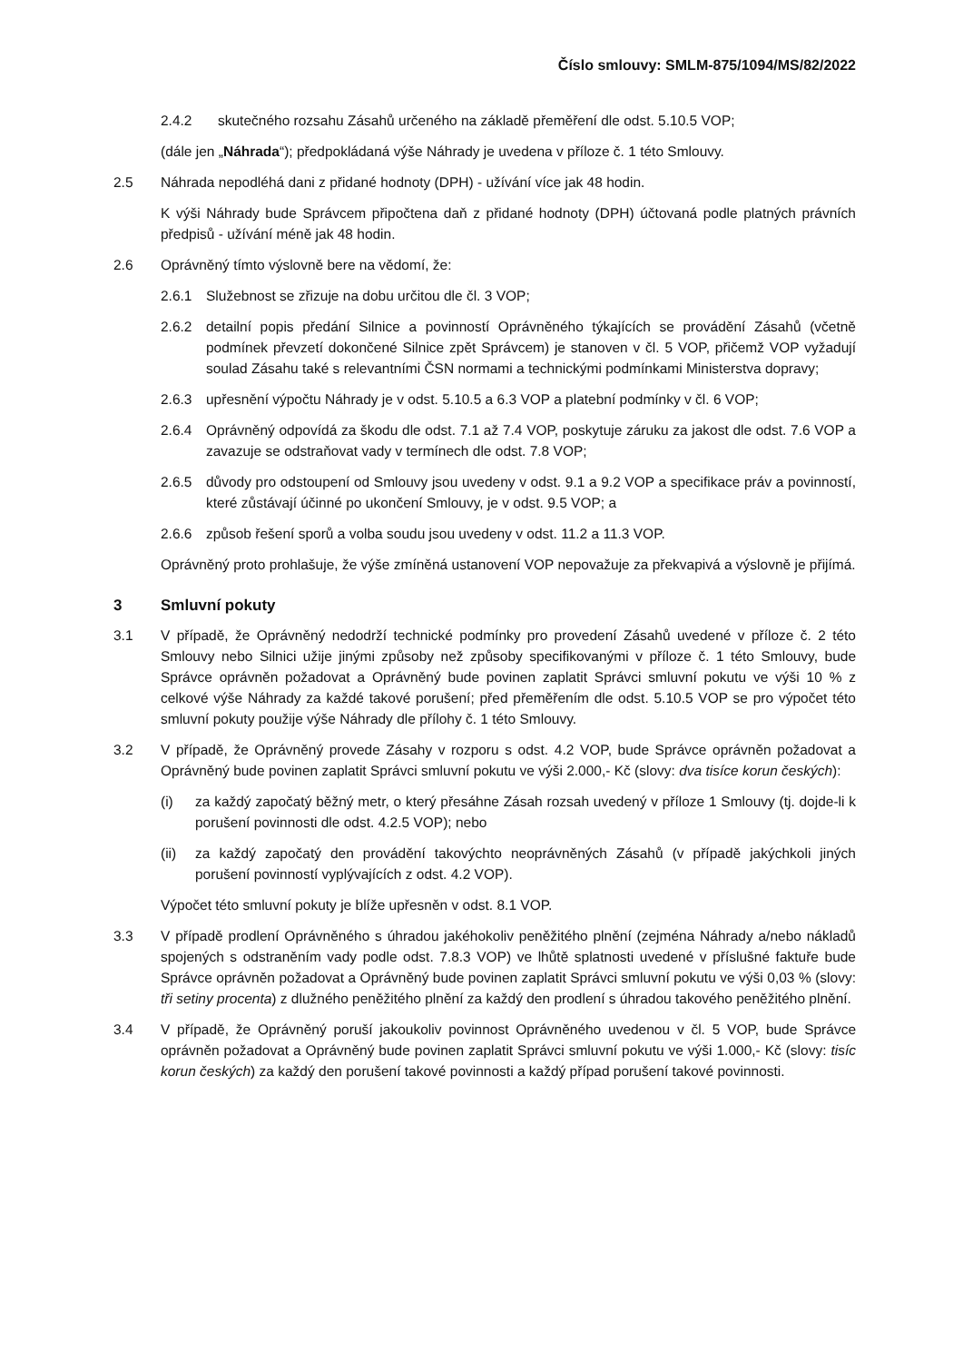Číslo smlouvy: SMLM-875/1094/MS/82/2022
2.4.2 skutečného rozsahu Zásahů určeného na základě přeměření dle odst. 5.10.5 VOP;
(dále jen „Náhrada“); předpokládaná výše Náhrady je uvedena v příloze č. 1 této Smlouvy.
2.5 Náhrada nepodléhá dani z přidané hodnoty (DPH) - užívání více jak 48 hodin.
K výši Náhrady bude Správcem připočtena daň z přidané hodnoty (DPH) účtovaná podle platných právních předpisů - užívání méně jak 48 hodin.
2.6 Oprávněný tímto výslovně bere na vědomí, že:
2.6.1 Služebnost se zřizuje na dobu určitou dle čl. 3 VOP;
2.6.2 detailní popis předání Silnice a povinností Oprávněného týkajících se provádění Zásahů (včetně podmínek převzetí dokončené Silnice zpět Správcem) je stanoven v čl. 5 VOP, přičemž VOP vyžadují soulad Zásahu také s relevantními ČSN normami a technickými podmínkami Ministerstva dopravy;
2.6.3 upřesnění výpočtu Náhrady je v odst. 5.10.5 a 6.3 VOP a platební podmínky v čl. 6 VOP;
2.6.4 Oprávněný odpovídá za škodu dle odst. 7.1 až 7.4 VOP, poskytuje záruku za jakost dle odst. 7.6 VOP a zavazuje se odstraňovat vady v termínech dle odst. 7.8 VOP;
2.6.5 důvody pro odstoupení od Smlouvy jsou uvedeny v odst. 9.1 a 9.2 VOP a specifikace práv a povinností, které zůstávají účinné po ukončení Smlouvy, je v odst. 9.5 VOP; a
2.6.6 způsob řešení sporů a volba soudu jsou uvedeny v odst. 11.2 a 11.3 VOP.
Oprávněný proto prohlašuje, že výše zmíněná ustanovení VOP nepovažuje za překvapivá a výslovně je přijímá.
3 Smluvní pokuty
3.1 V případě, že Oprávněný nedodrží technické podmínky pro provedení Zásahů uvedené v příloze č. 2 této Smlouvy nebo Silnici užije jinými způsoby než způsoby specifikovanými v příloze č. 1 této Smlouvy, bude Správce oprávněn požadovat a Oprávněný bude povinen zaplatit Správci smluvní pokutu ve výši 10 % z celkové výše Náhrady za každé takové porušení; před přeměřením dle odst. 5.10.5 VOP se pro výpočet této smluvní pokuty použije výše Náhrady dle přílohy č. 1 této Smlouvy.
3.2 V případě, že Oprávněný provede Zásahy v rozporu s odst. 4.2 VOP, bude Správce oprávněn požadovat a Oprávněný bude povinen zaplatit Správci smluvní pokutu ve výši 2.000,- Kč (slovy: dva tisíce korun českých):
(i) za každý započatý běžný metr, o který přesáhne Zásah rozsah uvedený v příloze 1 Smlouvy (tj. dojde-li k porušení povinnosti dle odst. 4.2.5 VOP); nebo
(ii) za každý započatý den provádění takovýchto neoprávněných Zásahů (v případě jakýchkoli jiných porušení povinností vyplývajících z odst. 4.2 VOP).
Výpočet této smluvní pokuty je blíže upřesněn v odst. 8.1 VOP.
3.3 V případě prodlení Oprávněného s úhradou jakéhokoliv peněžitého plnění (zejména Náhrady a/nebo nákladů spojených s odstraněním vady podle odst. 7.8.3 VOP) ve lhůtě splatnosti uvedené v příslušné faktuře bude Správce oprávněn požadovat a Oprávněný bude povinen zaplatit Správci smluvní pokutu ve výši 0,03 % (slovy: tři setiny procenta) z dlužného peněžitého plnění za každý den prodlení s úhradou takového peněžitého plnění.
3.4 V případě, že Oprávněný poruší jakoukoliv povinnost Oprávněného uvedenou v čl. 5 VOP, bude Správce oprávněn požadovat a Oprávněný bude povinen zaplatit Správci smluvní pokutu ve výši 1.000,- Kč (slovy: tisíc korun českých) za každý den porušení takové povinnosti a každý případ porušení takové povinnosti.